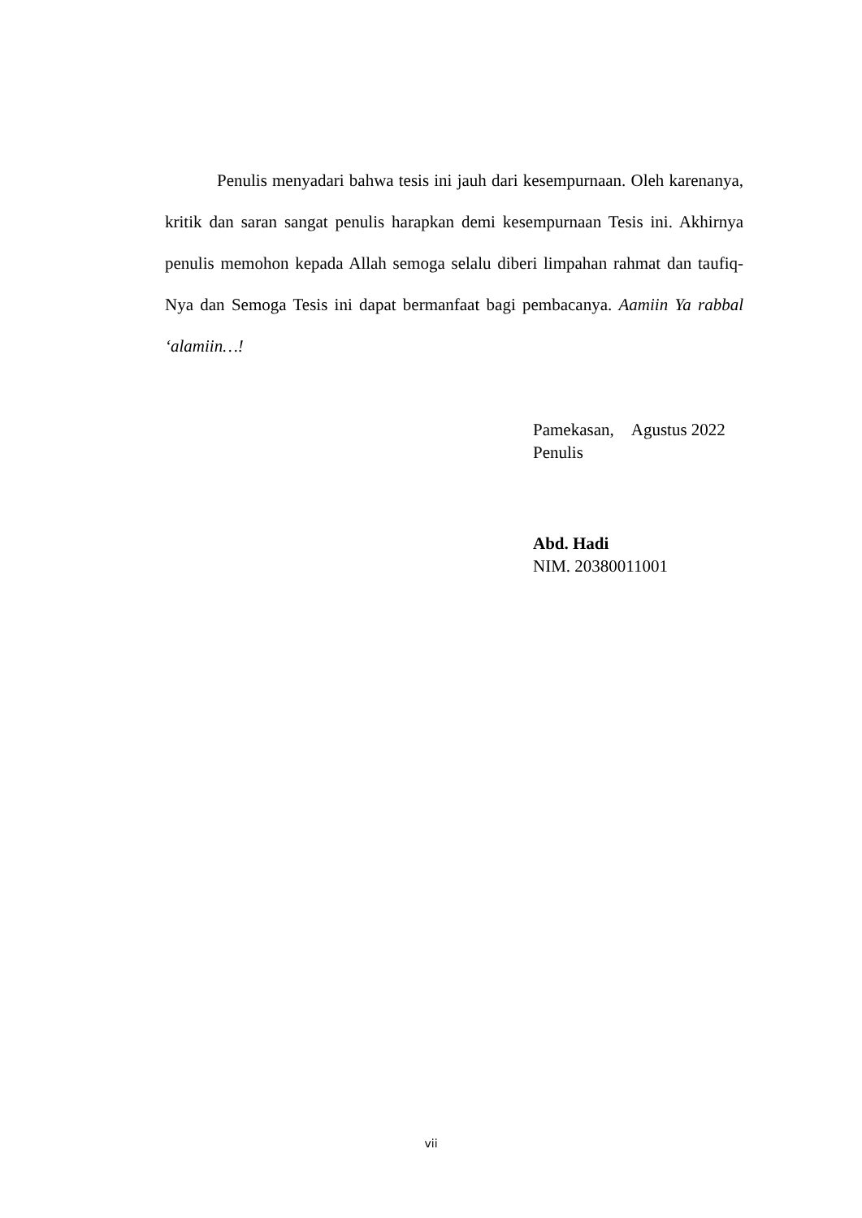Penulis menyadari bahwa tesis ini jauh dari kesempurnaan. Oleh karenanya, kritik dan saran sangat penulis harapkan demi kesempurnaan Tesis ini. Akhirnya penulis memohon kepada Allah semoga selalu diberi limpahan rahmat dan taufiq-Nya dan Semoga Tesis ini dapat bermanfaat bagi pembacanya. Aamiin Ya rabbal ‘alamiin…!
Pamekasan, Agustus 2022
Penulis
Abd. Hadi
NIM. 20380011001
vii